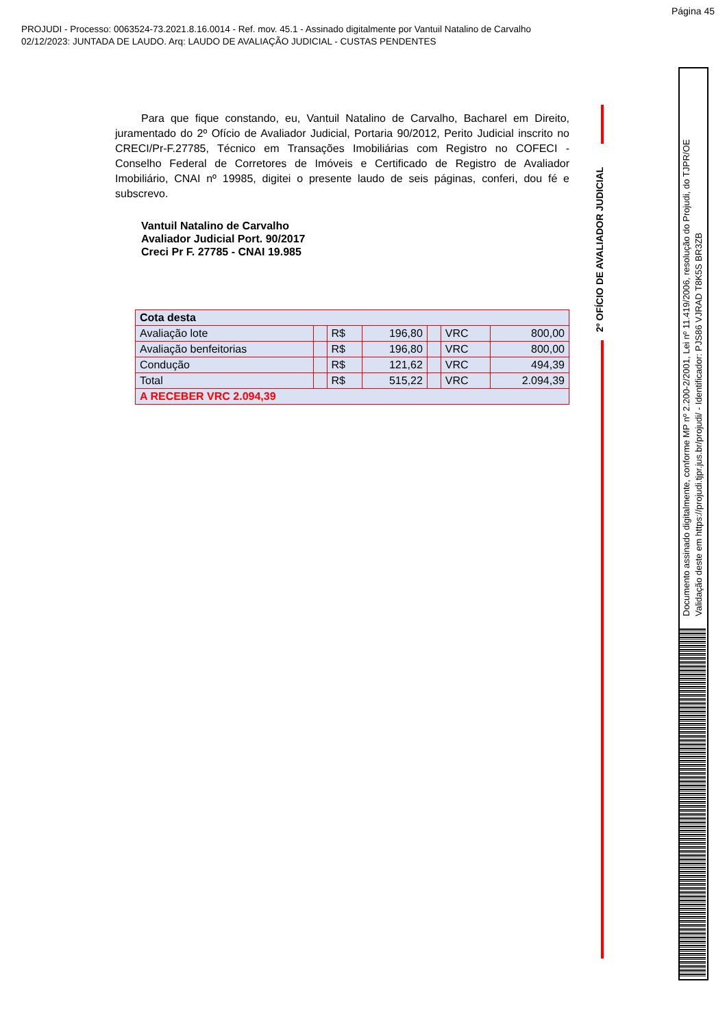Página 45
PROJUDI - Processo: 0063524-73.2021.8.16.0014 - Ref. mov. 45.1 - Assinado digitalmente por Vantuil Natalino de Carvalho
02/12/2023: JUNTADA DE LAUDO. Arq: LAUDO DE AVALIAÇÃO JUDICIAL - CUSTAS PENDENTES
Para que fique constando, eu, Vantuil Natalino de Carvalho, Bacharel em Direito, juramentado do 2º Ofício de Avaliador Judicial, Portaria 90/2012, Perito Judicial inscrito no CRECI/Pr-F.27785, Técnico em Transações Imobiliárias com Registro no COFECI - Conselho Federal de Corretores de Imóveis e Certificado de Registro de Avaliador Imobiliário, CNAI nº 19985, digitei o presente laudo de seis páginas, conferi, dou fé e subscrevo.
Vantuil Natalino de Carvalho
Avaliador Judicial Port. 90/2017
Creci Pr F. 27785 - CNAI 19.985
| Cota desta | | | | | | |
| Avaliação lote | | R$ | 196,80 | | VRC | 800,00 |
| Avaliação benfeitorias | | R$ | 196,80 | | VRC | 800,00 |
| Condução | | R$ | 121,62 | | VRC | 494,39 |
| Total | | R$ | 515,22 | | VRC | 2.094,39 |
| A RECEBER VRC 2.094,39 | | | | | | |
2º OFÍCIO DE AVALIADOR JUDICIAL
Documento assinado digitalmente, conforme MP nº 2.200-2/2001, Lei nº 11.419/2006, resolução do Projudi, do TJPR/OE
Validação deste em https://projudi.tjpr.jus.br/projudi/ - Identificador: PJS86 VJRAD T8K5S BR3ZB